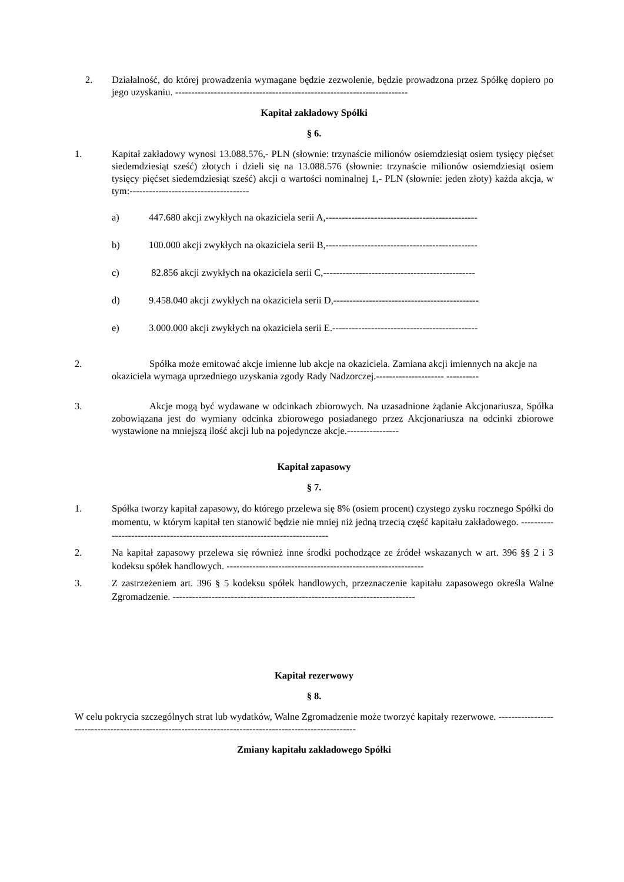2. Działalność, do której prowadzenia wymagane będzie zezwolenie, będzie prowadzona przez Spółkę dopiero po jego uzyskaniu. ------------------------------------------------------------------------
Kapitał zakładowy Spółki
§ 6.
1. Kapitał zakładowy wynosi 13.088.576,- PLN (słownie: trzynaście milionów osiemdziesiąt osiem tysięcy pięćset siedemdziesiąt sześć) złotych i dzieli się na 13.088.576 (słownie: trzynaście milionów osiemdziesiąt osiem tysięcy pięćset siedemdziesiąt sześć) akcji o wartości nominalnej 1,- PLN (słownie: jeden złoty) każda akcja, w tym:-------------------------------------
a) 447.680 akcji zwykłych na okaziciela serii A,-----------------------------------------------
b) 100.000 akcji zwykłych na okaziciela serii B,-----------------------------------------------
c) 82.856 akcji zwykłych na okaziciela serii C,-----------------------------------------------
d) 9.458.040 akcji zwykłych na okaziciela serii D,---------------------------------------------
e) 3.000.000 akcji zwykłych na okaziciela serii E.---------------------------------------------
2. Spółka może emitować akcje imienne lub akcje na okaziciela. Zamiana akcji imiennych na akcje na okaziciela wymaga uprzedniego uzyskania zgody Rady Nadzorczej.--------------------- ----------
3. Akcje mogą być wydawane w odcinkach zbiorowych. Na uzasadnione żądanie Akcjonariusza, Spółka zobowiązana jest do wymiany odcinka zbiorowego posiadanego przez Akcjonariusza na odcinki zbiorowe wystawione na mniejszą ilość akcji lub na pojedyncze akcje.----------------
Kapitał zapasowy
§ 7.
1. Spółka tworzy kapitał zapasowy, do którego przelewa się 8% (osiem procent) czystego zysku rocznego Spółki do momentu, w którym kapitał ten stanowić będzie nie mniej niż jedną trzecią część kapitału zakładowego. -----------------------------------------------------------------------------
2. Na kapitał zapasowy przelewa się również inne środki pochodzące ze źródeł wskazanych w art. 396 §§ 2 i 3 kodeksu spółek handlowych. -------------------------------------------------------------
3. Z zastrzeżeniem art. 396 § 5 kodeksu spółek handlowych, przeznaczenie kapitału zapasowego określa Walne Zgromadzenie. ---------------------------------------------------------------------------
Kapitał rezerwowy
§ 8.
W celu pokrycia szczególnych strat lub wydatków, Walne Zgromadzenie może tworzyć kapitały rezerwowe. --------------------------------------------------------------------------------------------------------
Zmiany kapitału zakładowego Spółki